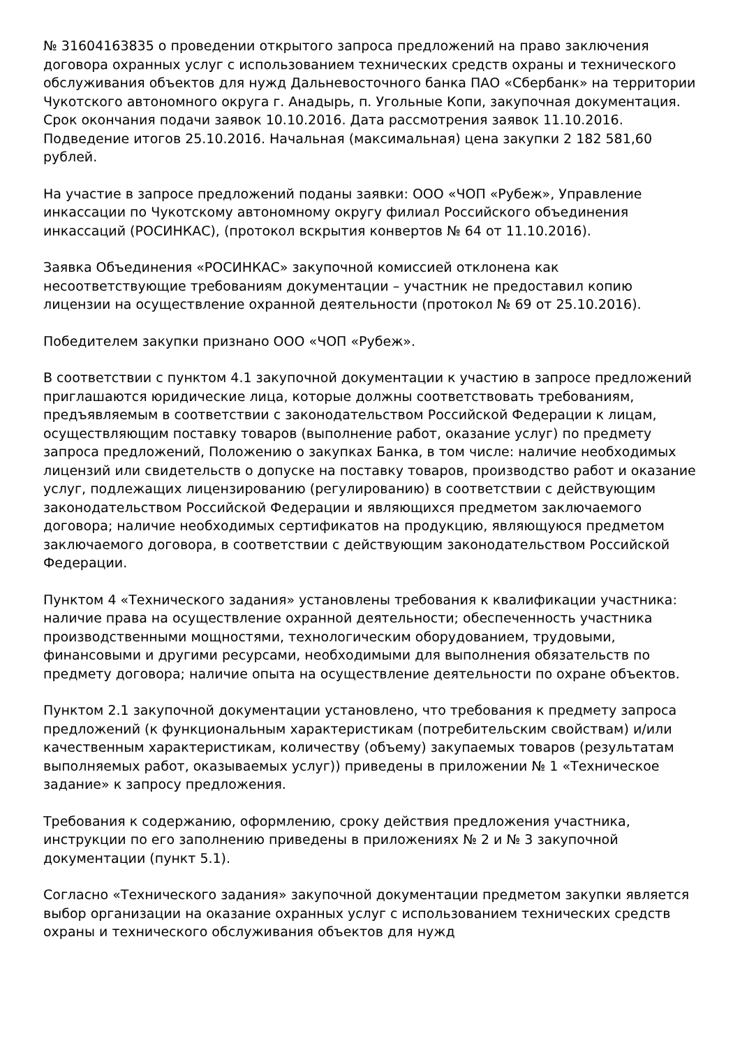№ 31604163835 о проведении открытого запроса предложений на право заключения договора охранных услуг с использованием технических средств охраны и технического обслуживания объектов для нужд Дальневосточного банка ПАО «Сбербанк» на территории Чукотского автономного округа г. Анадырь, п. Угольные Копи, закупочная документация. Срок окончания подачи заявок 10.10.2016. Дата рассмотрения заявок 11.10.2016. Подведение итогов 25.10.2016. Начальная (максимальная) цена закупки 2 182 581,60 рублей.
На участие в запросе предложений поданы заявки: ООО «ЧОП «Рубеж», Управление инкассации по Чукотскому автономному округу филиал Российского объединения инкассаций (РОСИНКАС), (протокол вскрытия конвертов № 64 от 11.10.2016).
Заявка Объединения «РОСИНКАС» закупочной комиссией отклонена как несоответствующие требованиям документации – участник не предоставил копию лицензии на осуществление охранной деятельности (протокол № 69 от 25.10.2016).
Победителем закупки признано ООО «ЧОП «Рубеж».
В соответствии с пунктом 4.1 закупочной документации к участию в запросе предложений приглашаются юридические лица, которые должны соответствовать требованиям, предъявляемым в соответствии с законодательством Российской Федерации к лицам, осуществляющим поставку товаров (выполнение работ, оказание услуг) по предмету запроса предложений, Положению о закупках Банка, в том числе: наличие необходимых лицензий или свидетельств о допуске на поставку товаров, производство работ и оказание услуг, подлежащих лицензированию (регулированию) в соответствии с действующим законодательством Российской Федерации и являющихся предметом заключаемого договора; наличие необходимых сертификатов на продукцию, являющуюся предметом заключаемого договора, в соответствии с действующим законодательством Российской Федерации.
Пунктом 4 «Технического задания» установлены требования к квалификации участника: наличие права на осуществление охранной деятельности; обеспеченность участника производственными мощностями, технологическим оборудованием, трудовыми, финансовыми и другими ресурсами, необходимыми для выполнения обязательств по предмету договора; наличие опыта на осуществление деятельности по охране объектов.
Пунктом 2.1 закупочной документации установлено, что требования к предмету запроса предложений (к функциональным характеристикам (потребительским свойствам) и/или качественным характеристикам, количеству (объему) закупаемых товаров (результатам выполняемых работ, оказываемых услуг)) приведены в приложении № 1 «Техническое задание» к запросу предложения.
Требования к содержанию, оформлению, сроку действия предложения участника, инструкции по его заполнению приведены в приложениях № 2 и № 3 закупочной документации (пункт 5.1).
Согласно «Технического задания» закупочной документации предметом закупки является выбор организации на оказание охранных услуг с использованием технических средств охраны и технического обслуживания объектов для нужд